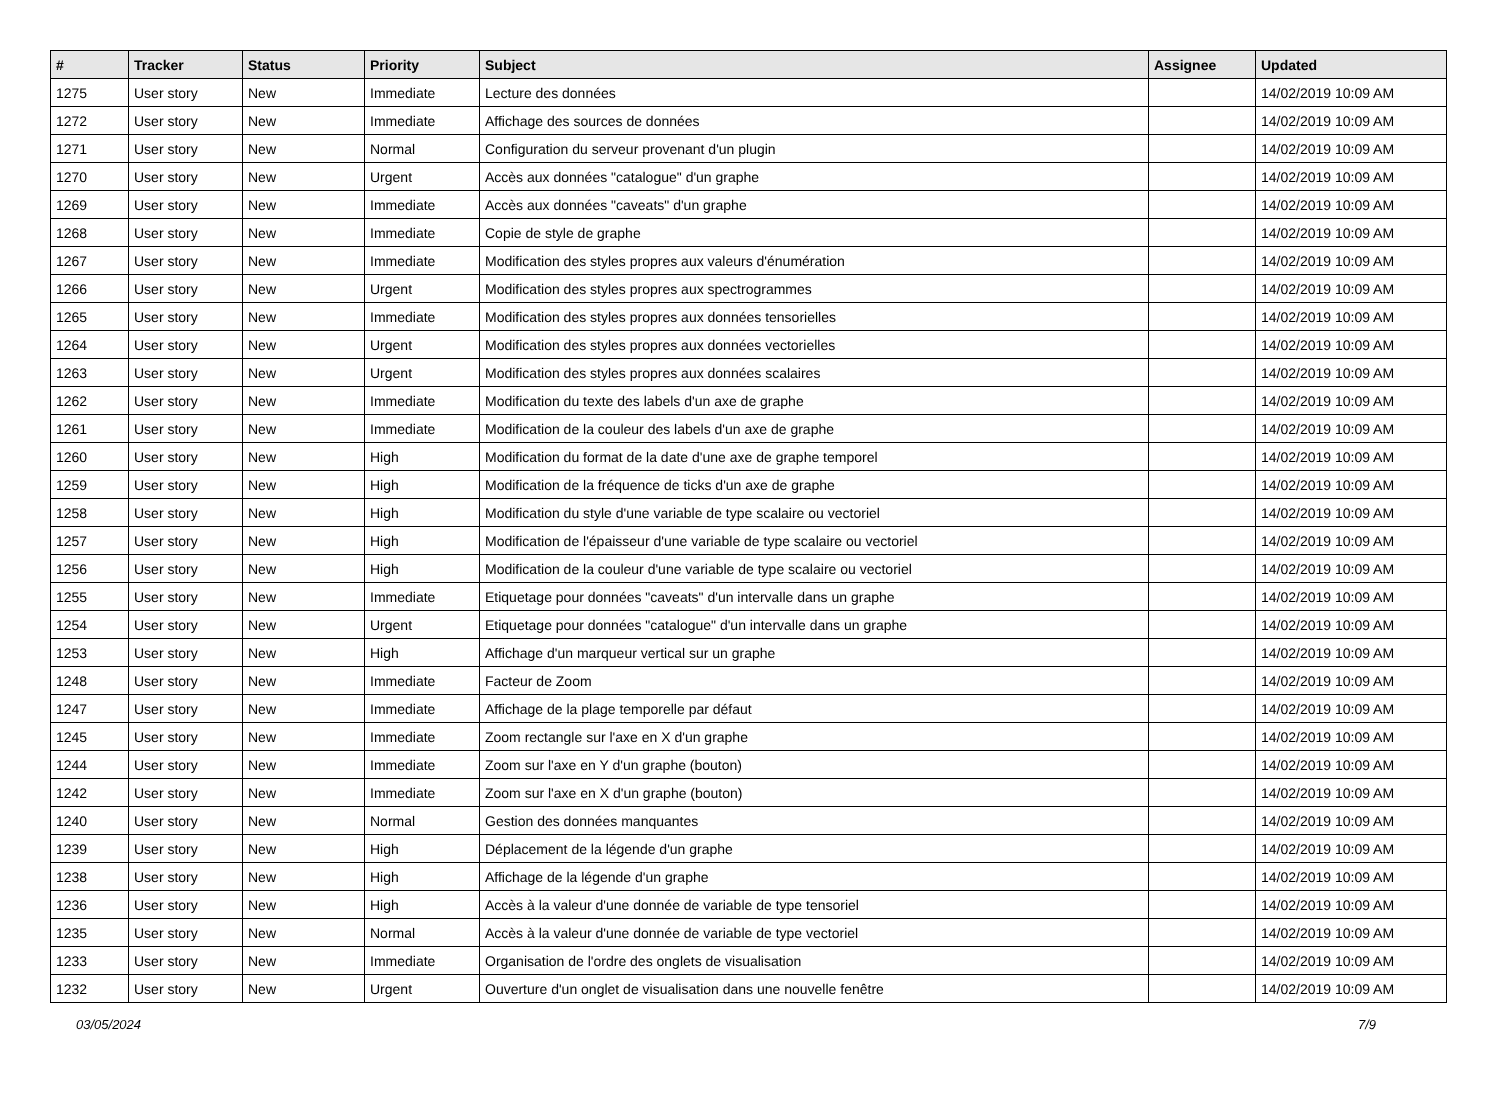| # | Tracker | Status | Priority | Subject | Assignee | Updated |
| --- | --- | --- | --- | --- | --- | --- |
| 1275 | User story | New | Immediate | Lecture des données | | 14/02/2019 10:09 AM |
| 1272 | User story | New | Immediate | Affichage des sources de données | | 14/02/2019 10:09 AM |
| 1271 | User story | New | Normal | Configuration du serveur provenant d'un plugin | | 14/02/2019 10:09 AM |
| 1270 | User story | New | Urgent | Accès aux données "catalogue" d'un graphe | | 14/02/2019 10:09 AM |
| 1269 | User story | New | Immediate | Accès aux données "caveats" d'un graphe | | 14/02/2019 10:09 AM |
| 1268 | User story | New | Immediate | Copie de style de graphe | | 14/02/2019 10:09 AM |
| 1267 | User story | New | Immediate | Modification des styles propres aux valeurs d'énumération | | 14/02/2019 10:09 AM |
| 1266 | User story | New | Urgent | Modification des styles propres aux spectrogrammes | | 14/02/2019 10:09 AM |
| 1265 | User story | New | Immediate | Modification des styles propres aux données tensorielles | | 14/02/2019 10:09 AM |
| 1264 | User story | New | Urgent | Modification des styles propres aux données vectorielles | | 14/02/2019 10:09 AM |
| 1263 | User story | New | Urgent | Modification des styles propres aux données scalaires | | 14/02/2019 10:09 AM |
| 1262 | User story | New | Immediate | Modification du texte des labels d'un axe de graphe | | 14/02/2019 10:09 AM |
| 1261 | User story | New | Immediate | Modification de la couleur des labels d'un axe de graphe | | 14/02/2019 10:09 AM |
| 1260 | User story | New | High | Modification du format de la date d'une axe de graphe temporel | | 14/02/2019 10:09 AM |
| 1259 | User story | New | High | Modification de la fréquence de ticks d'un axe de graphe | | 14/02/2019 10:09 AM |
| 1258 | User story | New | High | Modification du style d'une variable de type scalaire ou vectoriel | | 14/02/2019 10:09 AM |
| 1257 | User story | New | High | Modification de l'épaisseur d'une variable de type scalaire ou vectoriel | | 14/02/2019 10:09 AM |
| 1256 | User story | New | High | Modification de la couleur d'une variable de type scalaire ou vectoriel | | 14/02/2019 10:09 AM |
| 1255 | User story | New | Immediate | Etiquetage pour données "caveats" d'un intervalle dans un graphe | | 14/02/2019 10:09 AM |
| 1254 | User story | New | Urgent | Etiquetage pour données "catalogue" d'un intervalle dans un graphe | | 14/02/2019 10:09 AM |
| 1253 | User story | New | High | Affichage d'un marqueur vertical sur un graphe | | 14/02/2019 10:09 AM |
| 1248 | User story | New | Immediate | Facteur de Zoom | | 14/02/2019 10:09 AM |
| 1247 | User story | New | Immediate | Affichage de la plage temporelle par défaut | | 14/02/2019 10:09 AM |
| 1245 | User story | New | Immediate | Zoom rectangle sur l'axe en X d'un graphe | | 14/02/2019 10:09 AM |
| 1244 | User story | New | Immediate | Zoom sur l'axe en Y d'un graphe (bouton) | | 14/02/2019 10:09 AM |
| 1242 | User story | New | Immediate | Zoom sur l'axe en X d'un graphe (bouton) | | 14/02/2019 10:09 AM |
| 1240 | User story | New | Normal | Gestion des données manquantes | | 14/02/2019 10:09 AM |
| 1239 | User story | New | High | Déplacement de la légende d'un graphe | | 14/02/2019 10:09 AM |
| 1238 | User story | New | High | Affichage de la légende d'un graphe | | 14/02/2019 10:09 AM |
| 1236 | User story | New | High | Accès à la valeur d'une donnée de variable de type tensoriel | | 14/02/2019 10:09 AM |
| 1235 | User story | New | Normal | Accès à la valeur d'une donnée de variable de type vectoriel | | 14/02/2019 10:09 AM |
| 1233 | User story | New | Immediate | Organisation de l'ordre des onglets de visualisation | | 14/02/2019 10:09 AM |
| 1232 | User story | New | Urgent | Ouverture d'un onglet de visualisation dans une nouvelle fenêtre | | 14/02/2019 10:09 AM |
03/05/2024 7/9